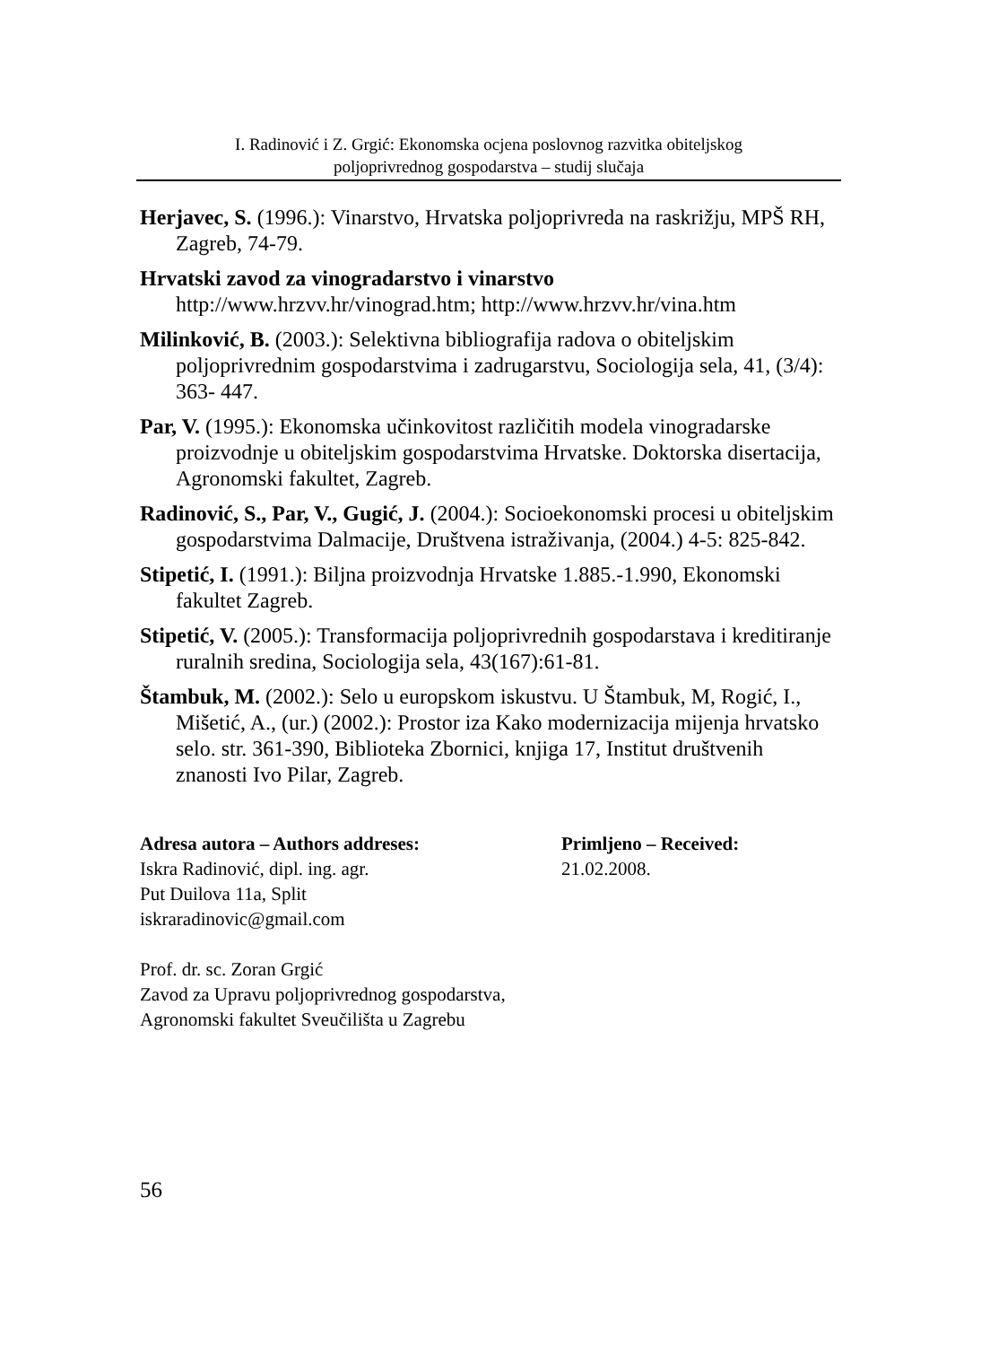I. Radinović i Z. Grgić: Ekonomska ocjena poslovnog razvitka obiteljskog
poljoprivrednog gospodarstva – studij slučaja
Herjavec, S. (1996.): Vinarstvo, Hrvatska poljoprivreda na raskrižju, MPŠ RH, Zagreb, 74-79.
Hrvatski zavod za vinogradarstvo i vinarstvo
http://www.hrzvv.hr/vinograd.htm; http://www.hrzvv.hr/vina.htm
Milinković, B. (2003.): Selektivna bibliografija radova o obiteljskim poljoprivrednim gospodarstvima i zadrugarstvu, Sociologija sela, 41, (3/4): 363- 447.
Par, V. (1995.): Ekonomska učinkovitost različitih modela vinogradarske proizvodnje u obiteljskim gospodarstvima Hrvatske. Doktorska disertacija, Agronomski fakultet, Zagreb.
Radinović, S., Par, V., Gugić, J. (2004.): Socioekonomski procesi u obiteljskim gospodarstvima Dalmacije, Društvena istraživanja, (2004.) 4-5: 825-842.
Stipetić, I. (1991.): Biljna proizvodnja Hrvatske 1.885.-1.990, Ekonomski fakultet Zagreb.
Stipetić, V. (2005.): Transformacija poljoprivrednih gospodarstava i kreditiranje ruralnih sredina, Sociologija sela, 43(167):61-81.
Štambuk, M. (2002.): Selo u europskom iskustvu. U Štambuk, M, Rogić, I., Mišetić, A., (ur.) (2002.): Prostor iza Kako modernizacija mijenja hrvatsko selo. str. 361-390, Biblioteka Zbornici, knjiga 17, Institut društvenih znanosti Ivo Pilar, Zagreb.
Adresa autora – Authors addreses:
Iskra Radinović, dipl. ing. agr.
Put Duilova 11a, Split
iskraradinovic@gmail.com
Primljeno – Received:
21.02.2008.
Prof. dr. sc. Zoran Grgić
Zavod za Upravu poljoprivrednog gospodarstva,
Agronomski fakultet Sveučilišta u Zagrebu
56